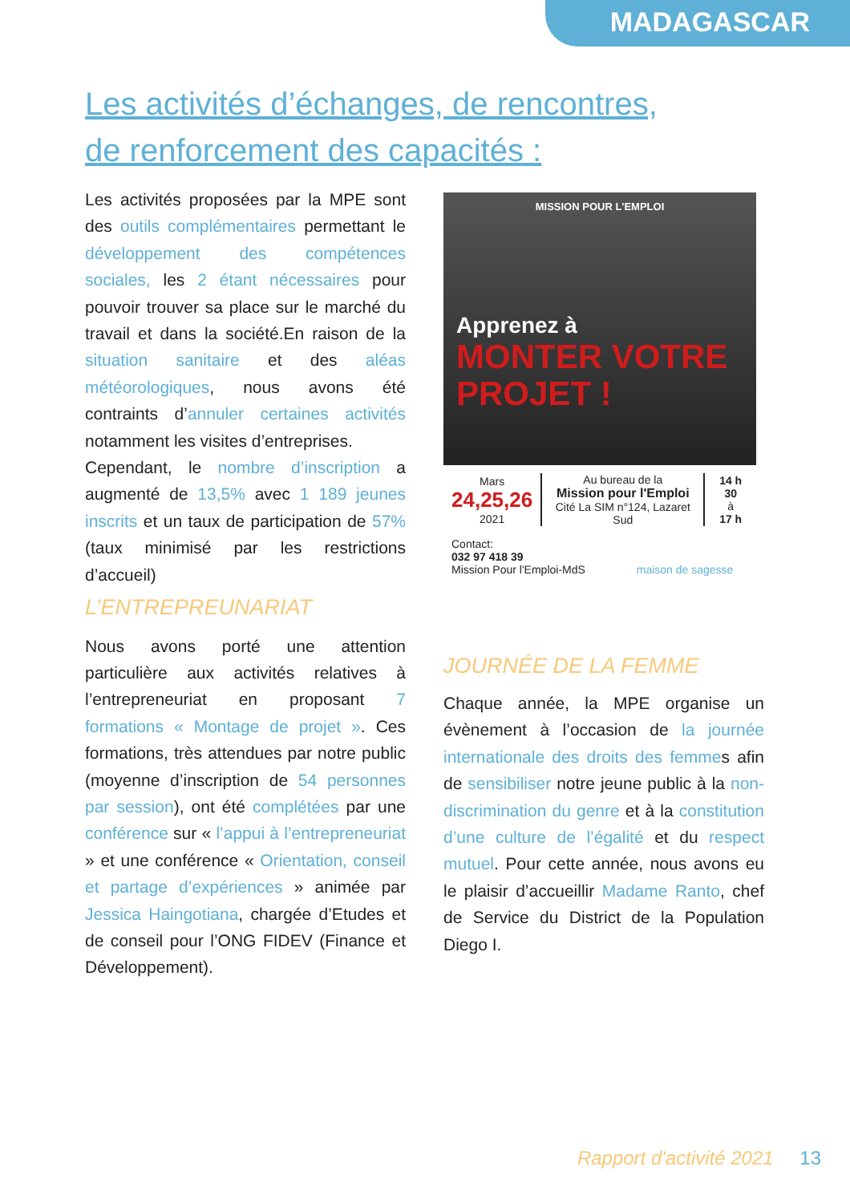MADAGASCAR
Les activités d’échanges, de rencontres,
de renforcement des capacités :
Les activités proposées par la MPE sont des outils complémentaires permettant le développement des compétences sociales, les 2 étant nécessaires pour pouvoir trouver sa place sur le marché du travail et dans la société.En raison de la situation sanitaire et des aléas météorologiques, nous avons été contraints d’annuler certaines activités notamment les visites d’entreprises.
Cependant, le nombre d’inscription a augmenté de 13,5% avec 1 189 jeunes inscrits et un taux de participation de 57% (taux minimisé par les restrictions d’accueil)
L’ENTREPREUNARIAT
Nous avons porté une attention particulière aux activités relatives à l’entrepreneuriat en proposant 7 formations « Montage de projet ». Ces formations, très attendues par notre public (moyenne d’inscription de 54 personnes par session), ont été complétées par une conférence sur « l’appui à l’entrepreneuriat » et une conférence « Orientation, conseil et partage d’expériences » animée par Jessica Haingotiana, chargée d’Etudes et de conseil pour l’ONG FIDEV (Finance et Développement).
MISSION POUR L'EMPLOI
Apprenez à
MONTER VOTRE
PROJET !
Mars
24,25,26
2021
Au bureau de la
Mission pour l'Emploi
Cité La SIM n°124, Lazaret Sud
14 h 30
à
17 h
Contact:
032 97 418 39
Mission Pour l'Emploi-MdS maison de sagesse
JOURNÉE DE LA FEMME
Chaque année, la MPE organise un évènement à l’occasion de la journée internationale des droits des femmes afin de sensibiliser notre jeune public à la non-discrimination du genre et à la constitution d’une culture de l’égalité et du respect mutuel. Pour cette année, nous avons eu le plaisir d’accueillir Madame Ranto, chef de Service du District de la Population Diego I.
Rapport d'activité 2021 13